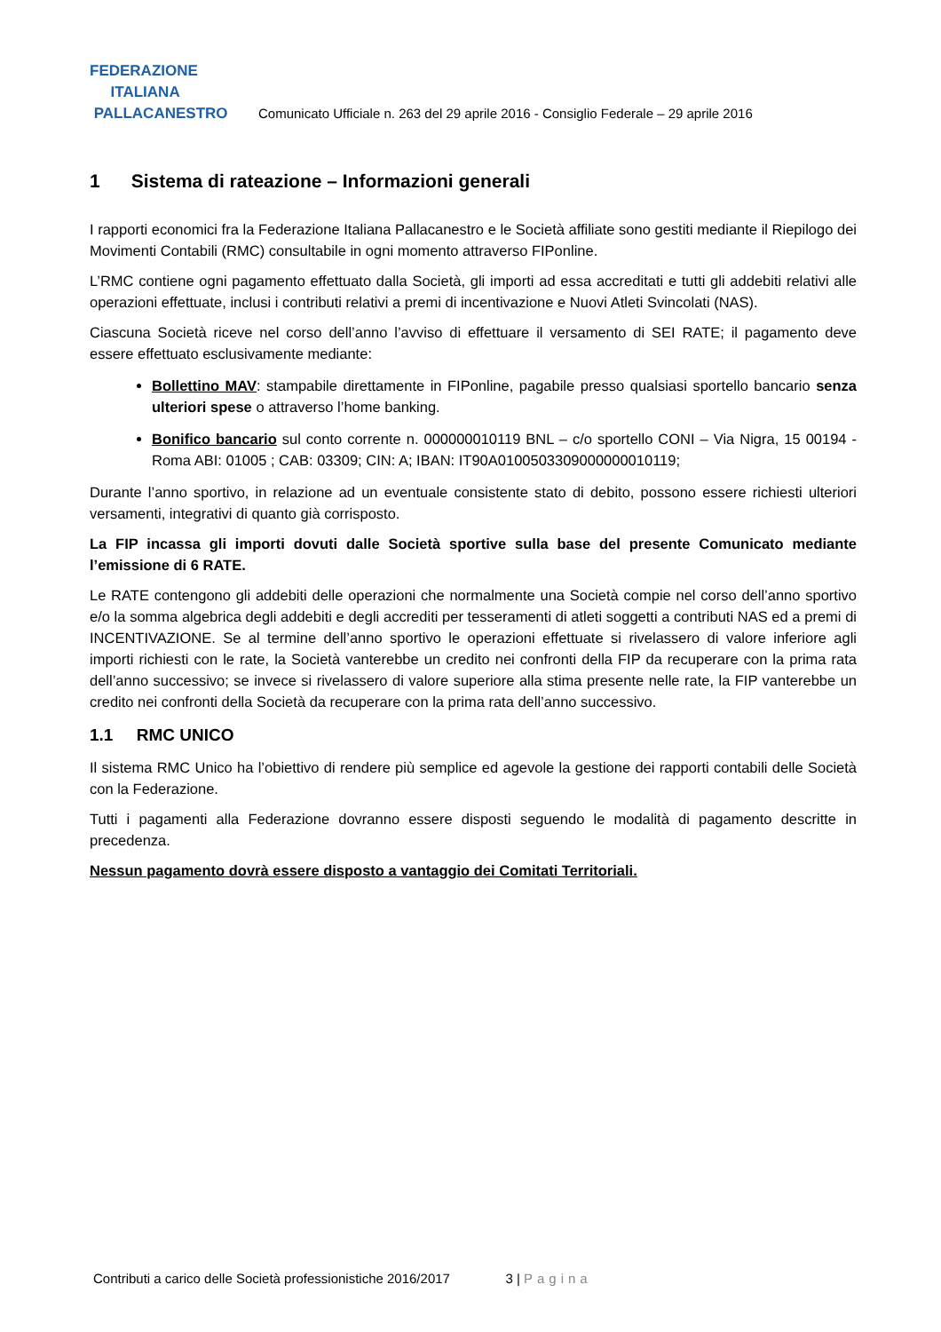FEDERAZIONE
ITALIANA
PALLACANESTRO
Comunicato Ufficiale n. 263 del 29 aprile 2016 - Consiglio Federale – 29 aprile 2016
1 Sistema di rateazione – Informazioni generali
I rapporti economici fra la Federazione Italiana Pallacanestro e le Società affiliate sono gestiti mediante il Riepilogo dei Movimenti Contabili (RMC) consultabile in ogni momento attraverso FIPonline.
L’RMC contiene ogni pagamento effettuato dalla Società, gli importi ad essa accreditati e tutti gli addebiti relativi alle operazioni effettuate, inclusi i contributi relativi a premi di incentivazione e Nuovi Atleti Svincolati (NAS).
Ciascuna Società riceve nel corso dell’anno l’avviso di effettuare il versamento di SEI RATE; il pagamento deve essere effettuato esclusivamente mediante:
Bollettino MAV: stampabile direttamente in FIPonline, pagabile presso qualsiasi sportello bancario senza ulteriori spese o attraverso l’home banking.
Bonifico bancario sul conto corrente n. 000000010119 BNL – c/o sportello CONI – Via Nigra, 15 00194 - Roma ABI: 01005 ; CAB: 03309; CIN: A; IBAN: IT90A0100503309000000010119;
Durante l’anno sportivo, in relazione ad un eventuale consistente stato di debito, possono essere richiesti ulteriori versamenti, integrativi di quanto già corrisposto.
La FIP incassa gli importi dovuti dalle Società sportive sulla base del presente Comunicato mediante l’emissione di 6 RATE.
Le RATE contengono gli addebiti delle operazioni che normalmente una Società compie nel corso dell’anno sportivo e/o la somma algebrica degli addebiti e degli accrediti per tesseramenti di atleti soggetti a contributi NAS ed a premi di INCENTIVAZIONE. Se al termine dell’anno sportivo le operazioni effettuate si rivelassero di valore inferiore agli importi richiesti con le rate, la Società vanterebbe un credito nei confronti della FIP da recuperare con la prima rata dell’anno successivo; se invece si rivelassero di valore superiore alla stima presente nelle rate, la FIP vanterebbe un credito nei confronti della Società da recuperare con la prima rata dell’anno successivo.
1.1 RMC UNICO
Il sistema RMC Unico ha l’obiettivo di rendere più semplice ed agevole la gestione dei rapporti contabili delle Società con la Federazione.
Tutti i pagamenti alla Federazione dovranno essere disposti seguendo le modalità di pagamento descritte in precedenza.
Nessun pagamento dovrà essere disposto a vantaggio dei Comitati Territoriali.
Contributi a carico delle Società professionistiche 2016/2017 3 | Pagina